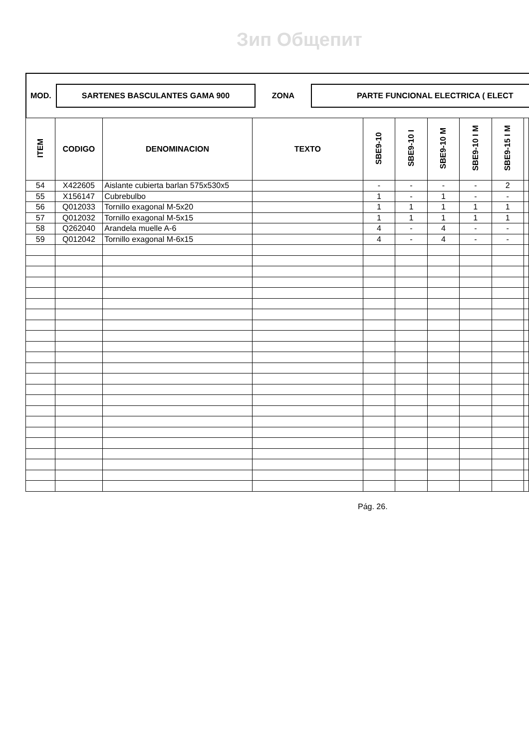Зип Общепит
MOD.
SARTENES BASCULANTES GAMA 900
ZONA
PARTE FUNCIONAL ELECTRICA ( ELECT
| ITEM | CODIGO | DENOMINACION | TEXTO | SBE9-10 | SBE9-10 I | SBE9-10 M | SBE9-10 I M | SBE9-15 I M | |
| --- | --- | --- | --- | --- | --- | --- | --- | --- | --- |
| 54 | X422605 | Aislante cubierta barlan 575x530x5 | | - | - | - | - | 2 | |
| 55 | X156147 | Cubrebulbo | | 1 | - | 1 | - | - | |
| 56 | Q012033 | Tornillo exagonal M-5x20 | | 1 | 1 | 1 | 1 | 1 | |
| 57 | Q012032 | Tornillo exagonal M-5x15 | | 1 | 1 | 1 | 1 | 1 | |
| 58 | Q262040 | Arandela muelle A-6 | | 4 | - | 4 | - | - | |
| 59 | Q012042 | Tornillo exagonal M-6x15 | | 4 | - | 4 | - | - | |
Pág. 26.